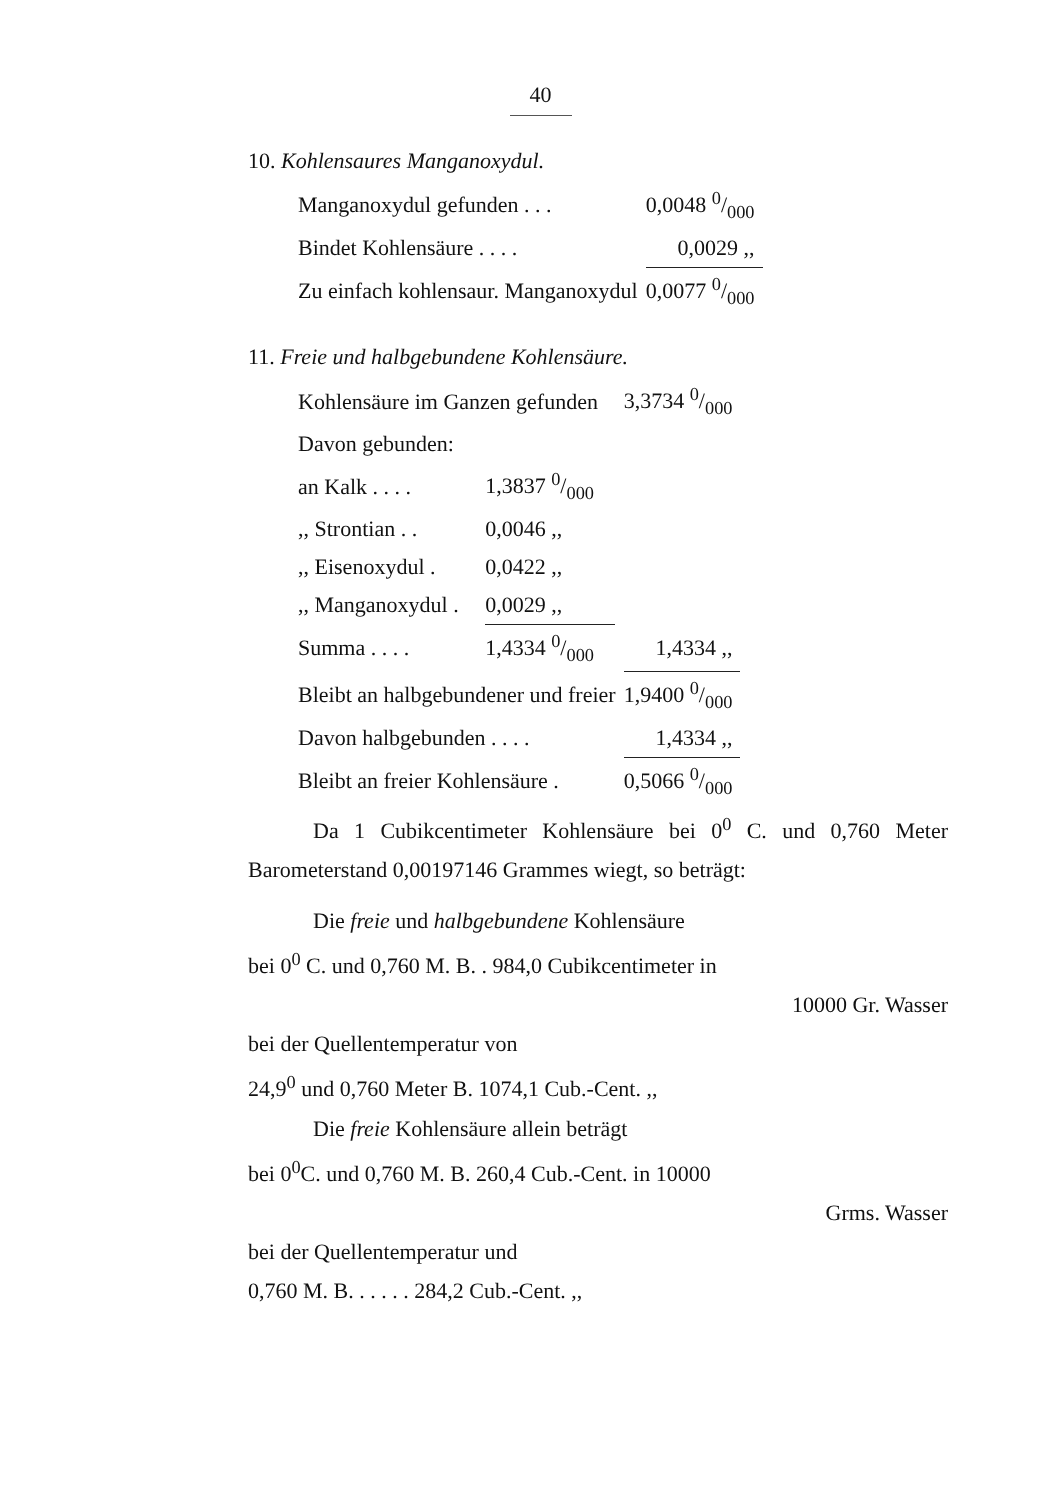40
10. Kohlensaures Manganoxydul.
| Manganoxydul gefunden . . . | 0,0048 0/000 |
| Bindet Kohlensäure . . . . | 0,0029 ,, |
| Zu einfach kohlensaur. Manganoxydul | 0,0077 0/000 |
11. Freie und halbgebundene Kohlensäure.
| Kohlensäure im Ganzen gefunden | | | 3,3734 0/000 |
| Davon gebunden: | | | |
| an Kalk . . . . | 1,3837 0/000 | | |
| ,, Strontian . . | 0,0046 ,, | | |
| ,, Eisenoxydul . | 0,0422 ,, | | |
| ,, Manganoxydul . | 0,0029 ,, | | |
| Summa . . . . | 1,4334 0/000 | | 1,4334 ,, |
| Bleibt an halbgebundener und freier | | | 1,9400 0/000 |
| Davon halbgebunden . . . . | | | 1,4334 ,, |
| Bleibt an freier Kohlensäure . | | | 0,5066 0/000 |
Da 1 Cubikcentimeter Kohlensäure bei 0<sup>0</sup> C. und 0,760 Meter Barometerstand 0,00197146 Grammes wiegt, so beträgt:
Die freie und halbgebundene Kohlensäure
bei 0<sup>0</sup> C. und 0,760 M. B. . 984,0 Cubikcentimeter in
10000 Gr. Wasser
bei der Quellentemperatur von
24,9<sup>0</sup> und 0,760 Meter B. 1074,1 Cub.-Cent. ,,
Die freie Kohlensäure allein beträgt
bei 0<sup>0</sup>C. und 0,760 M. B. 260,4 Cub.-Cent. in 10000
Grms. Wasser
bei der Quellentemperatur und
0,760 M. B. . . . . . 284,2 Cub.-Cent. ,,